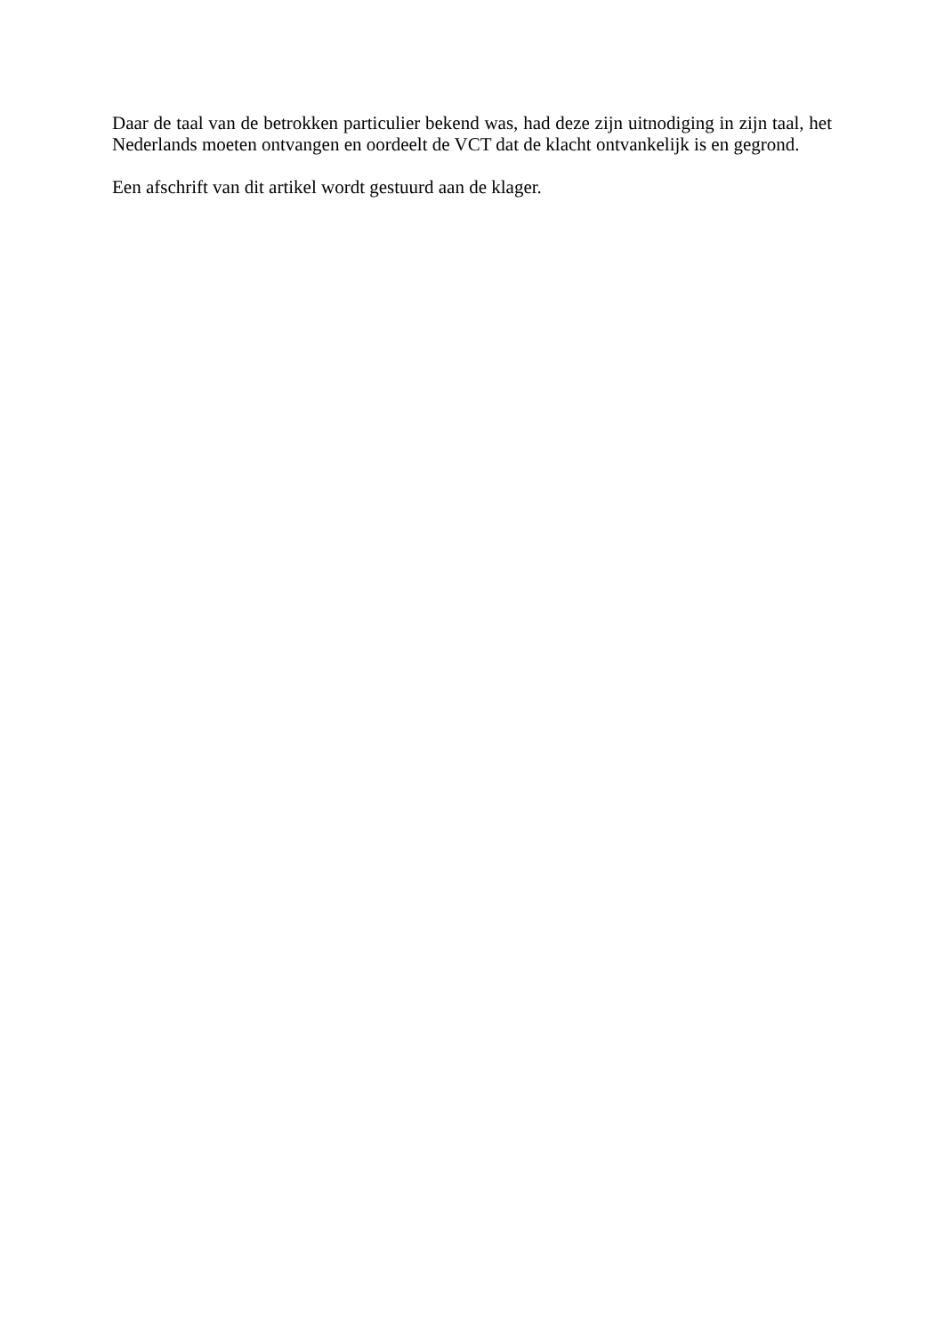Daar de taal van de betrokken particulier bekend was, had deze zijn uitnodiging in zijn taal, het Nederlands moeten ontvangen en oordeelt de VCT dat de klacht ontvankelijk is en gegrond.
Een afschrift van dit artikel wordt gestuurd aan de klager.